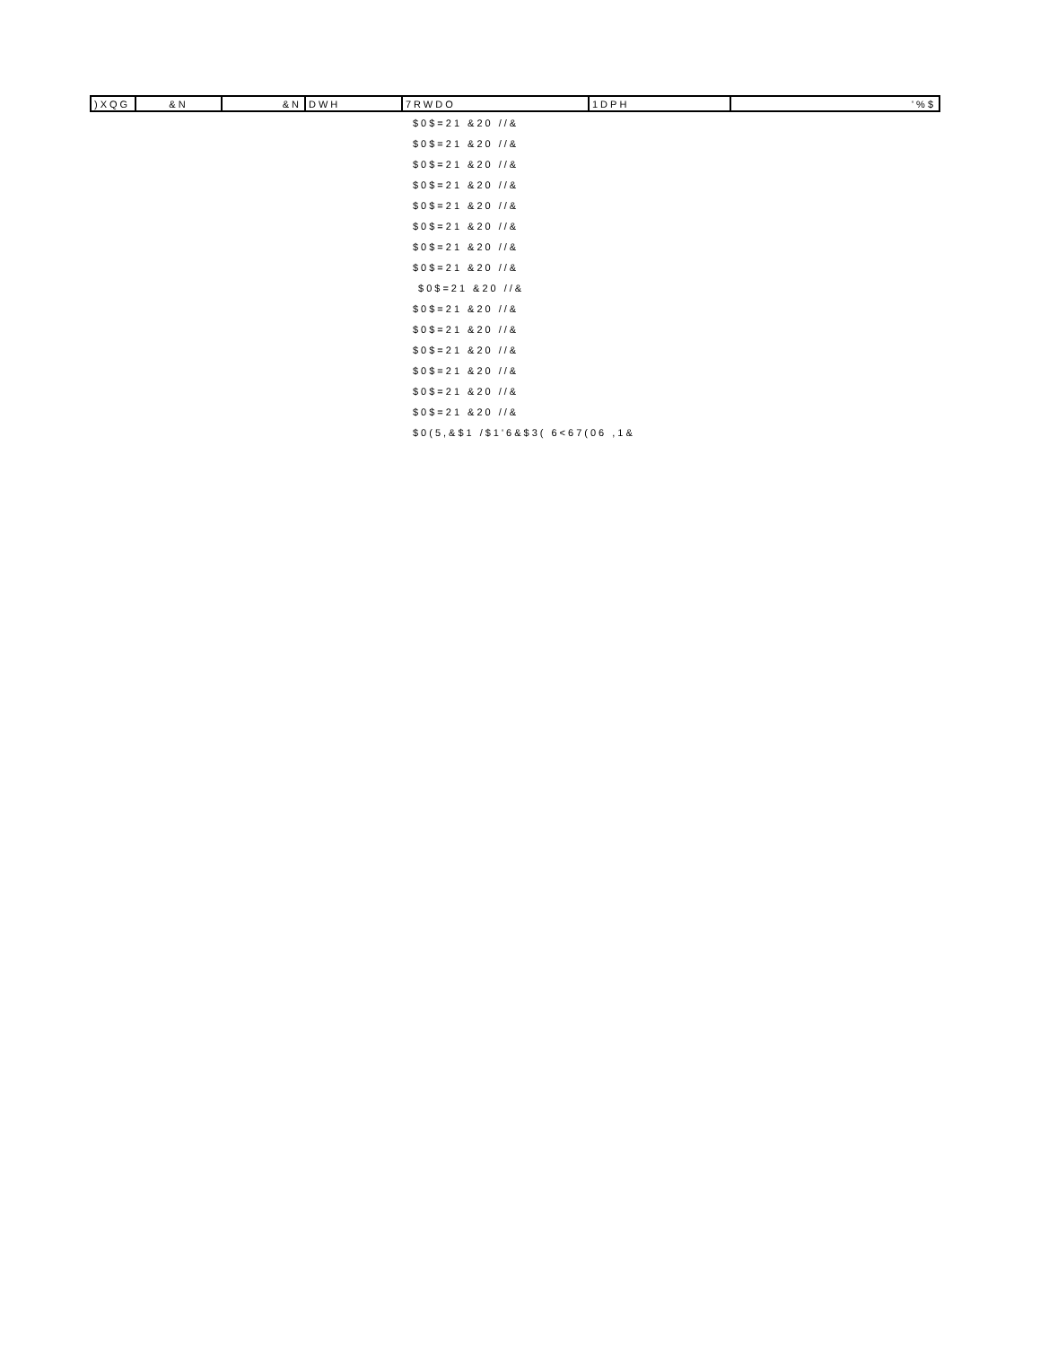| )XQG | &N | &N | DWH | 7RWDO | 1DPH | '%$ |
| --- | --- | --- | --- | --- | --- | --- |
| | | | | $0$=21 &20 //& | | |
| | | | | $0$=21 &20 //& | | |
| | | | | $0$=21 &20 //& | | |
| | | | | $0$=21 &20 //& | | |
| | | | | $0$=21 &20 //& | | |
| | | | | $0$=21 &20 //& | | |
| | | | | $0$=21 &20 //& | | |
| | | | | $0$=21 &20 //& | | |
| | | | | $0$=21 &20 //& | | |
| | | | | $0$=21 &20 //& | | |
| | | | | $0$=21 &20 //& | | |
| | | | | $0$=21 &20 //& | | |
| | | | | $0$=21 &20 //& | | |
| | | | | $0$=21 &20 //& | | |
| | | | | $0$=21 &20 //& | | |
| | | | | $0(5,&$1 /$1'6&$3( 6<67(06 ,1& | | |